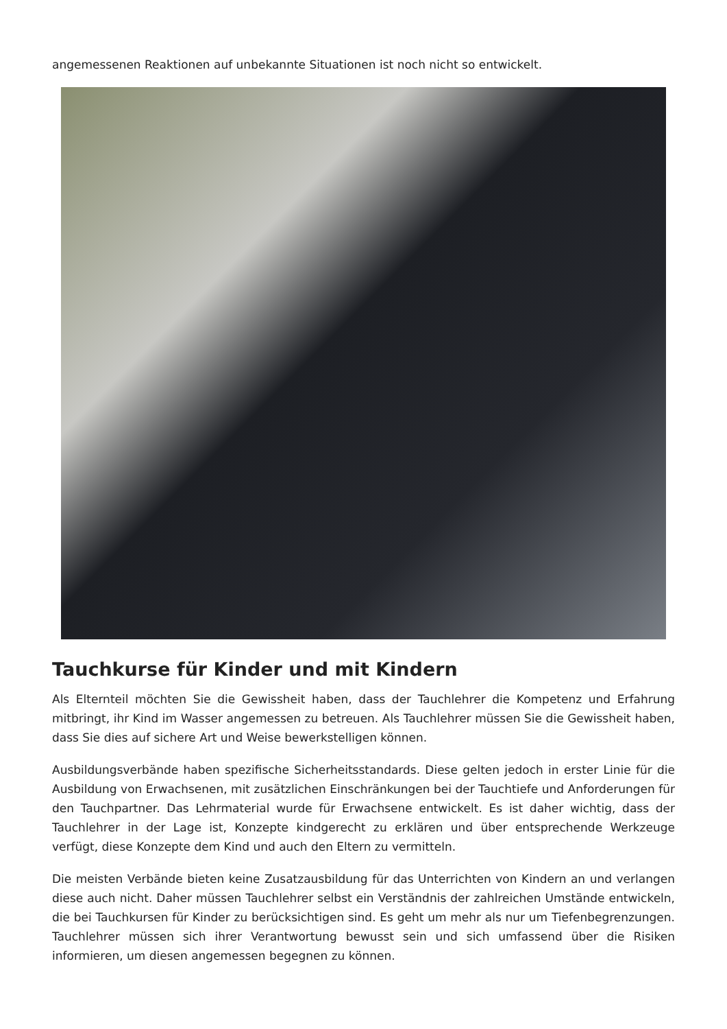angemessenen Reaktionen auf unbekannte Situationen ist noch nicht so entwickelt.
Tauchkurse für Kinder und mit Kindern
Als Elternteil möchten Sie die Gewissheit haben, dass der Tauchlehrer die Kompetenz und Erfahrung mitbringt, ihr Kind im Wasser angemessen zu betreuen. Als Tauchlehrer müssen Sie die Gewissheit haben, dass Sie dies auf sichere Art und Weise bewerkstelligen können.
Ausbildungsverbände haben spezifische Sicherheitsstandards. Diese gelten jedoch in erster Linie für die Ausbildung von Erwachsenen, mit zusätzlichen Einschränkungen bei der Tauchtiefe und Anforderungen für den Tauchpartner. Das Lehrmaterial wurde für Erwachsene entwickelt. Es ist daher wichtig, dass der Tauchlehrer in der Lage ist, Konzepte kindgerecht zu erklären und über entsprechende Werkzeuge verfügt, diese Konzepte dem Kind und auch den Eltern zu vermitteln.
Die meisten Verbände bieten keine Zusatzausbildung für das Unterrichten von Kindern an und verlangen diese auch nicht. Daher müssen Tauchlehrer selbst ein Verständnis der zahlreichen Umstände entwickeln, die bei Tauchkursen für Kinder zu berücksichtigen sind. Es geht um mehr als nur um Tiefenbegrenzungen. Tauchlehrer müssen sich ihrer Verantwortung bewusst sein und sich umfassend über die Risiken informieren, um diesen angemessen begegnen zu können.